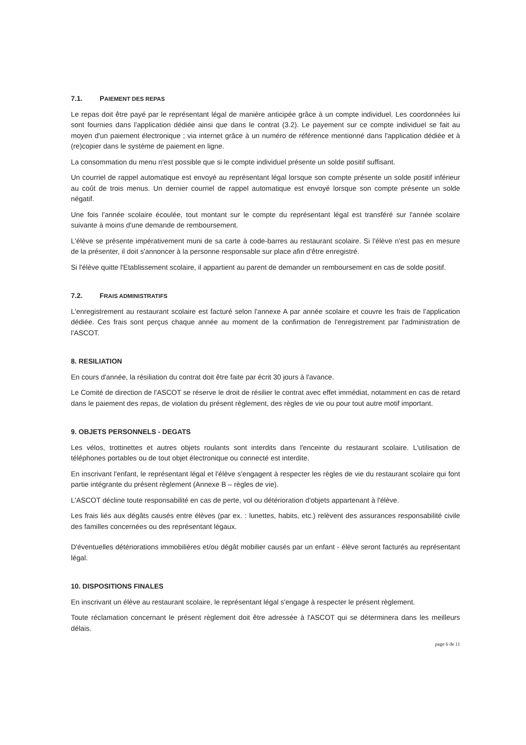7.1. PAIEMENT DES REPAS
Le repas doit être payé par le représentant légal de manière anticipée grâce à un compte individuel. Les coordonnées lui sont fournies dans l'application dédiée ainsi que dans le contrat (3.2). Le payement sur ce compte individuel se fait au moyen d'un paiement électronique ; via internet grâce à un numéro de référence mentionné dans l'application dédiée et à (re)copier dans le système de paiement en ligne.
La consommation du menu n'est possible que si le compte individuel présente un solde positif suffisant.
Un courriel de rappel automatique est envoyé au représentant légal lorsque son compte présente un solde positif inférieur au coût de trois menus. Un dernier courriel de rappel automatique est envoyé lorsque son compte présente un solde négatif.
Une fois l'année scolaire écoulée, tout montant sur le compte du représentant légal est transféré sur l'année scolaire suivante à moins d'une demande de remboursement.
L'élève se présente impérativement muni de sa carte à code-barres au restaurant scolaire. Si l'élève n'est pas en mesure de la présenter, il doit s'annoncer à la personne responsable sur place afin d'être enregistré.
Si l'élève quitte l'Etablissement scolaire, il appartient au parent de demander un remboursement en cas de solde positif.
7.2. FRAIS ADMINISTRATIFS
L'enregistrement au restaurant scolaire est facturé selon l'annexe A par année scolaire et couvre les frais de l'application dédiée. Ces frais sont perçus chaque année au moment de la confirmation de l'enregistrement par l'administration de l'ASCOT.
8. RESILIATION
En cours d'année, la résiliation du contrat doit être faite par écrit 30 jours à l'avance.
Le Comité de direction de l'ASCOT se réserve le droit de résilier le contrat avec effet immédiat, notamment en cas de retard dans le paiement des repas, de violation du présent règlement, des règles de vie ou pour tout autre motif important.
9. OBJETS PERSONNELS - DEGATS
Les vélos, trottinettes et autres objets roulants sont interdits dans l'enceinte du restaurant scolaire. L'utilisation de téléphones portables ou de tout objet électronique ou connecté est interdite.
En inscrivant l'enfant, le représentant légal et l'élève s'engagent à respecter les règles de vie du restaurant scolaire qui font partie intégrante du présent règlement (Annexe B – règles de vie).
L'ASCOT décline toute responsabilité en cas de perte, vol ou détérioration d'objets appartenant à l'élève.
Les frais liés aux dégâts causés entre élèves (par ex. : lunettes, habits, etc.) relèvent des assurances responsabilité civile des familles concernées ou des représentant légaux.
D'éventuelles détériorations immobilières et/ou dégât mobilier causés par un enfant - élève seront facturés au représentant légal.
10. DISPOSITIONS FINALES
En inscrivant un élève au restaurant scolaire, le représentant légal s'engage à respecter le présent règlement.
Toute réclamation concernant le présent règlement doit être adressée à l'ASCOT qui se déterminera dans les meilleurs délais.
page 6 de 11